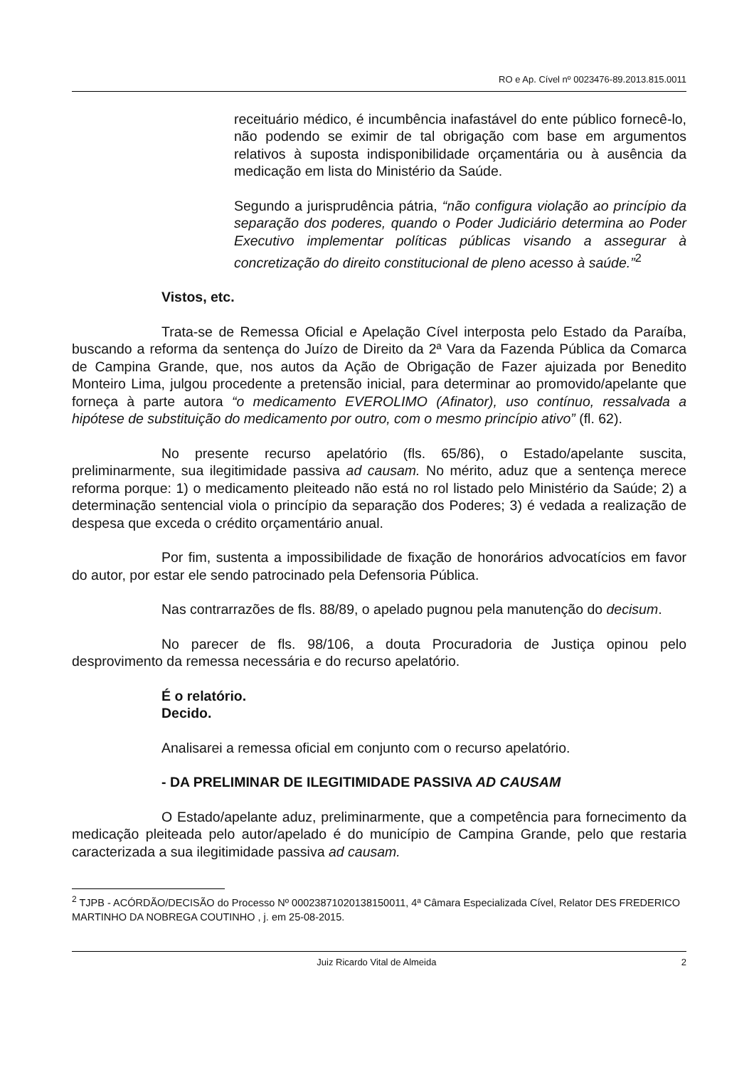RO e Ap. Cível nº 0023476-89.2013.815.0011
receituário médico, é incumbência inafastável do ente público fornecê-lo, não podendo se eximir de tal obrigação com base em argumentos relativos à suposta indisponibilidade orçamentária ou à ausência da medicação em lista do Ministério da Saúde.
Segundo a jurisprudência pátria, “não configura violação ao princípio da separação dos poderes, quando o Poder Judiciário determina ao Poder Executivo implementar políticas públicas visando a assegurar à concretização do direito constitucional de pleno acesso à saúde.”<sup>2</sup>
Vistos, etc.
Trata-se de Remessa Oficial e Apelação Cível interposta pelo Estado da Paraíba, buscando a reforma da sentença do Juízo de Direito da 2ª Vara da Fazenda Pública da Comarca de Campina Grande, que, nos autos da Ação de Obrigação de Fazer ajuizada por Benedito Monteiro Lima, julgou procedente a pretensão inicial, para determinar ao promovido/apelante que forneça à parte autora “o medicamento EVEROLIMO (Afinator), uso contínuo, ressalvada a hipótese de substituição do medicamento por outro, com o mesmo princípio ativo” (fl. 62).
No presente recurso apelatório (fls. 65/86), o Estado/apelante suscita, preliminarmente, sua ilegitimidade passiva ad causam. No mérito, aduz que a sentença merece reforma porque: 1) o medicamento pleiteado não está no rol listado pelo Ministério da Saúde; 2) a determinação sentencial viola o princípio da separação dos Poderes; 3) é vedada a realização de despesa que exceda o crédito orçamentário anual.
Por fim, sustenta a impossibilidade de fixação de honorários advocatícios em favor do autor, por estar ele sendo patrocinado pela Defensoria Pública.
Nas contrarrazões de fls. 88/89, o apelado pugnou pela manutenção do decisum.
No parecer de fls. 98/106, a douta Procuradoria de Justiça opinou pelo desprovimento da remessa necessária e do recurso apelatório.
É o relatório.
Decido.
Analisarei a remessa oficial em conjunto com o recurso apelatório.
- DA PRELIMINAR DE ILEGITIMIDADE PASSIVA AD CAUSAM
O Estado/apelante aduz, preliminarmente, que a competência para fornecimento da medicação pleiteada pelo autor/apelado é do município de Campina Grande, pelo que restaria caracterizada a sua ilegitimidade passiva ad causam.
<sup>2</sup> TJPB - ACÓRDÃO/DECISÃO do Processo Nº 00023871020138150011, 4ª Câmara Especializada Cível, Relator DES FREDERICO MARTINHO DA NOBREGA COUTINHO , j. em 25-08-2015.
Juiz Ricardo Vital de Almeida 2